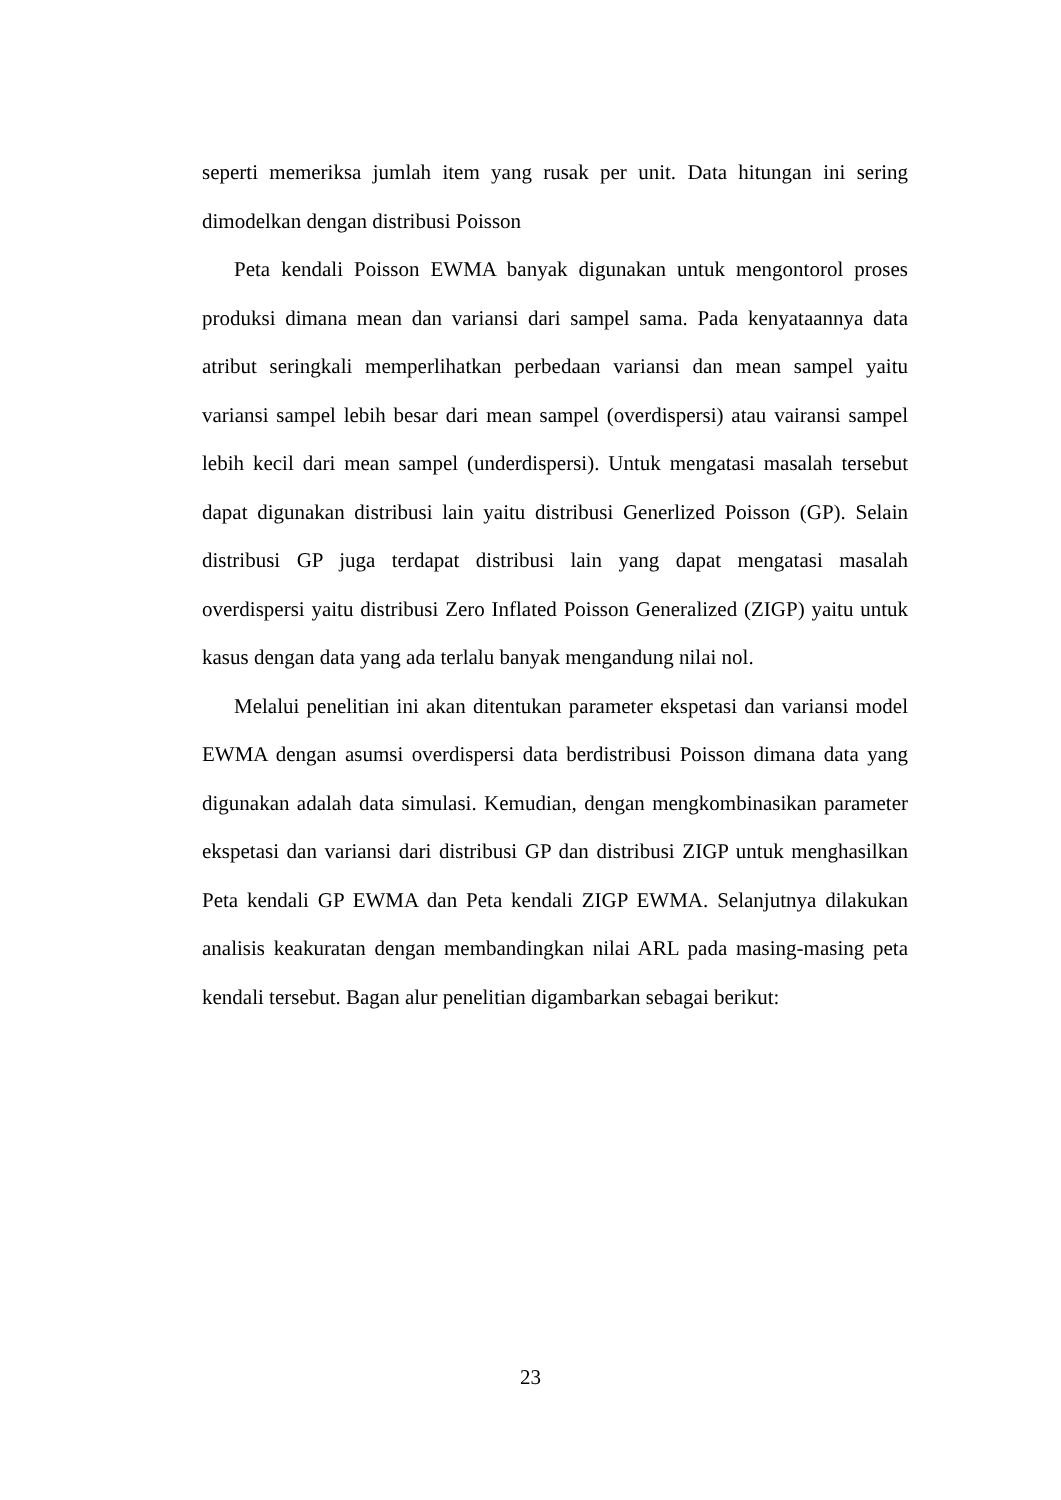seperti memeriksa jumlah item yang rusak per unit. Data hitungan ini sering dimodelkan dengan distribusi Poisson
Peta kendali Poisson EWMA banyak digunakan untuk mengontorol proses produksi dimana mean dan variansi dari sampel sama. Pada kenyataannya data atribut seringkali memperlihatkan perbedaan variansi dan mean sampel yaitu variansi sampel lebih besar dari mean sampel (overdispersi) atau vairansi sampel lebih kecil dari mean sampel (underdispersi). Untuk mengatasi masalah tersebut dapat digunakan distribusi lain yaitu distribusi Generlized Poisson (GP). Selain distribusi GP juga terdapat distribusi lain yang dapat mengatasi masalah overdispersi yaitu distribusi Zero Inflated Poisson Generalized (ZIGP) yaitu untuk kasus dengan data yang ada terlalu banyak mengandung nilai nol.
Melalui penelitian ini akan ditentukan parameter ekspetasi dan variansi model EWMA dengan asumsi overdispersi data berdistribusi Poisson dimana data yang digunakan adalah data simulasi. Kemudian, dengan mengkombinasikan parameter ekspetasi dan variansi dari distribusi GP dan distribusi ZIGP untuk menghasilkan Peta kendali GP EWMA dan Peta kendali ZIGP EWMA. Selanjutnya dilakukan analisis keakuratan dengan membandingkan nilai ARL pada masing-masing peta kendali tersebut. Bagan alur penelitian digambarkan sebagai berikut:
23